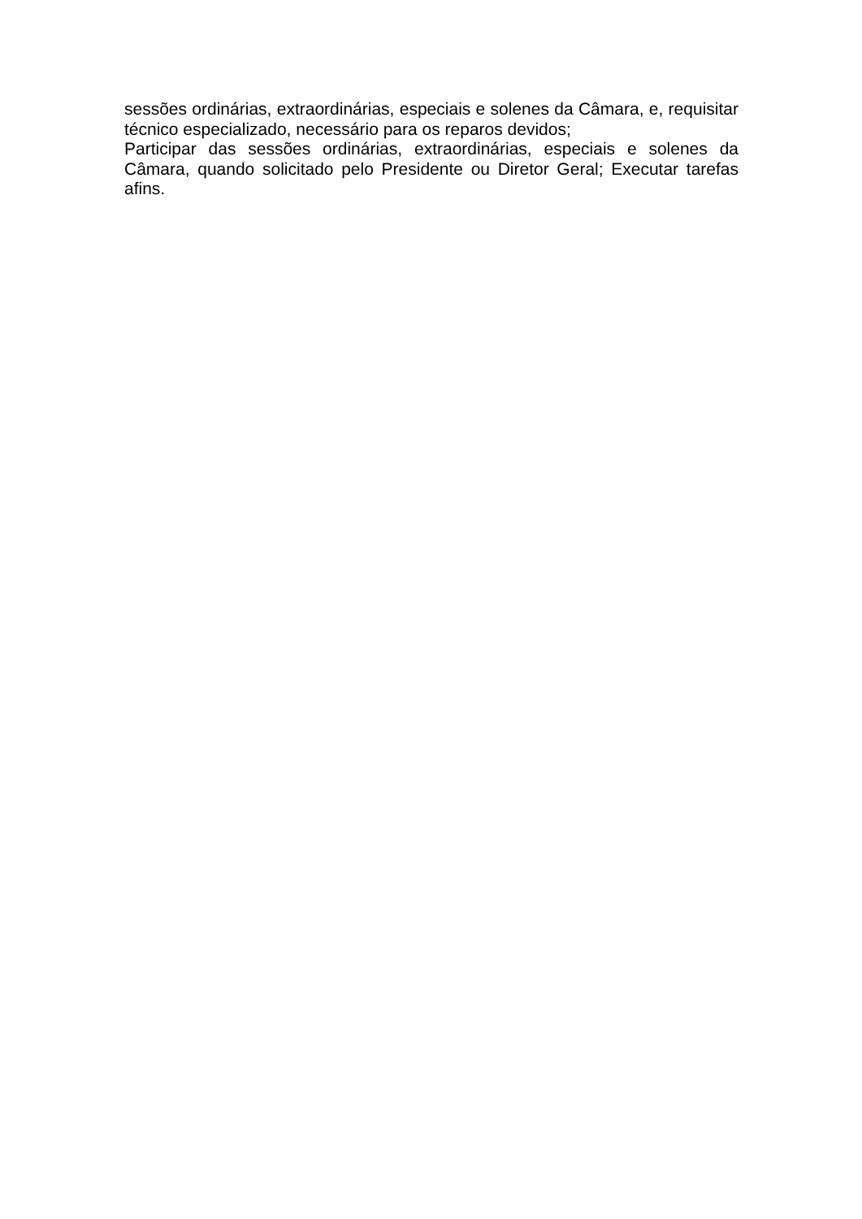sessões ordinárias, extraordinárias, especiais e solenes da Câmara, e, requisitar técnico especializado, necessário para os reparos devidos;
Participar das sessões ordinárias, extraordinárias, especiais e solenes da Câmara, quando solicitado pelo Presidente ou Diretor Geral; Executar tarefas afins.